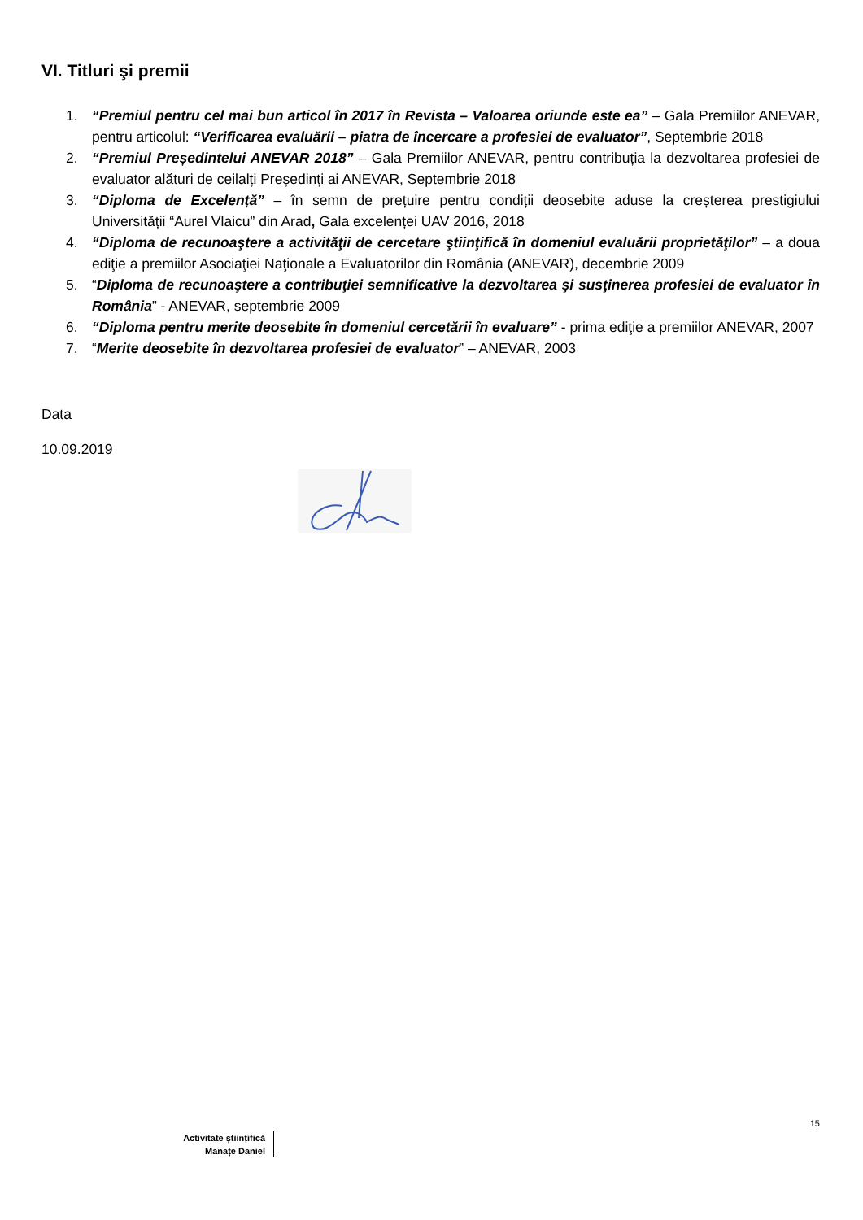VI. Titluri şi premii
1. “Premiul pentru cel mai bun articol în 2017 în Revista – Valoarea oriunde este ea” – Gala Premiilor ANEVAR, pentru articolul: “Verificarea evaluării – piatra de încercare a profesiei de evaluator”, Septembrie 2018
2. “Premiul Președintelui ANEVAR 2018” – Gala Premiilor ANEVAR, pentru contribuția la dezvoltarea profesiei de evaluator alături de ceilalți Președinți ai ANEVAR, Septembrie 2018
3. “Diploma de Excelență” – în semn de prețuire pentru condiții deosebite aduse la creșterea prestigiului Universității “Aurel Vlaicu” din Arad, Gala excelenței UAV 2016, 2018
4. “Diploma de recunoaştere a activităţii de cercetare ştiinţifică în domeniul evaluării proprietăţilor” – a doua ediţie a premiilor Asociaţiei Naţionale a Evaluatorilor din România (ANEVAR), decembrie 2009
5. “Diploma de recunoaştere a contribuţiei semnificative la dezvoltarea şi susţinerea profesiei de evaluator în România” - ANEVAR, septembrie 2009
6. “Diploma pentru merite deosebite în domeniul cercetării în evaluare” - prima ediţie a premiilor ANEVAR, 2007
7. “Merite deosebite în dezvoltarea profesiei de evaluator” – ANEVAR, 2003
Data
10.09.2019
15
Activitate științifică
Manațe Daniel